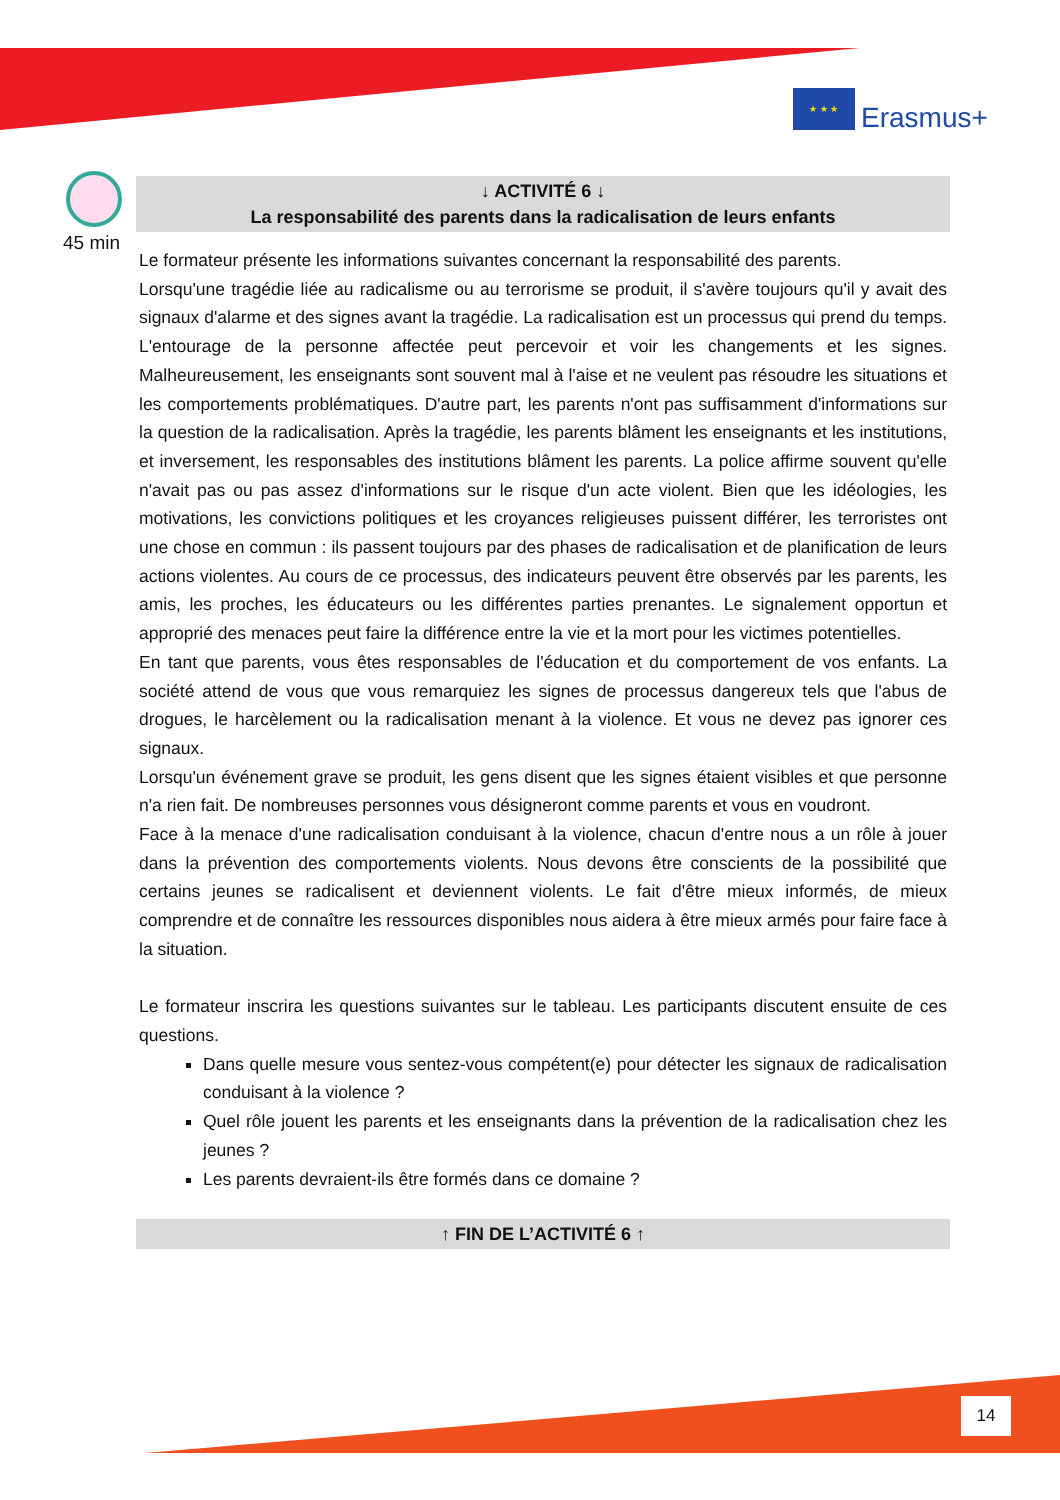★ ★ ★
Erasmus+
45 min
↓ ACTIVITÉ 6 ↓
La responsabilité des parents dans la radicalisation de leurs enfants
Le formateur présente les informations suivantes concernant la responsabilité des parents.
Lorsqu'une tragédie liée au radicalisme ou au terrorisme se produit, il s'avère toujours qu'il y avait des signaux d'alarme et des signes avant la tragédie. La radicalisation est un processus qui prend du temps. L'entourage de la personne affectée peut percevoir et voir les changements et les signes. Malheureusement, les enseignants sont souvent mal à l'aise et ne veulent pas résoudre les situations et les comportements problématiques. D'autre part, les parents n'ont pas suffisamment d'informations sur la question de la radicalisation. Après la tragédie, les parents blâment les enseignants et les institutions, et inversement, les responsables des institutions blâment les parents. La police affirme souvent qu'elle n'avait pas ou pas assez d'informations sur le risque d'un acte violent. Bien que les idéologies, les motivations, les convictions politiques et les croyances religieuses puissent différer, les terroristes ont une chose en commun : ils passent toujours par des phases de radicalisation et de planification de leurs actions violentes. Au cours de ce processus, des indicateurs peuvent être observés par les parents, les amis, les proches, les éducateurs ou les différentes parties prenantes. Le signalement opportun et approprié des menaces peut faire la différence entre la vie et la mort pour les victimes potentielles.
En tant que parents, vous êtes responsables de l'éducation et du comportement de vos enfants. La société attend de vous que vous remarquiez les signes de processus dangereux tels que l'abus de drogues, le harcèlement ou la radicalisation menant à la violence. Et vous ne devez pas ignorer ces signaux.
Lorsqu'un événement grave se produit, les gens disent que les signes étaient visibles et que personne n'a rien fait. De nombreuses personnes vous désigneront comme parents et vous en voudront.
Face à la menace d'une radicalisation conduisant à la violence, chacun d'entre nous a un rôle à jouer dans la prévention des comportements violents. Nous devons être conscients de la possibilité que certains jeunes se radicalisent et deviennent violents. Le fait d'être mieux informés, de mieux comprendre et de connaître les ressources disponibles nous aidera à être mieux armés pour faire face à la situation.
Le formateur inscrira les questions suivantes sur le tableau. Les participants discutent ensuite de ces questions.
Dans quelle mesure vous sentez-vous compétent(e) pour détecter les signaux de radicalisation conduisant à la violence ?
Quel rôle jouent les parents et les enseignants dans la prévention de la radicalisation chez les jeunes ?
Les parents devraient-ils être formés dans ce domaine ?
↑ FIN DE L’ACTIVITÉ 6 ↑
14